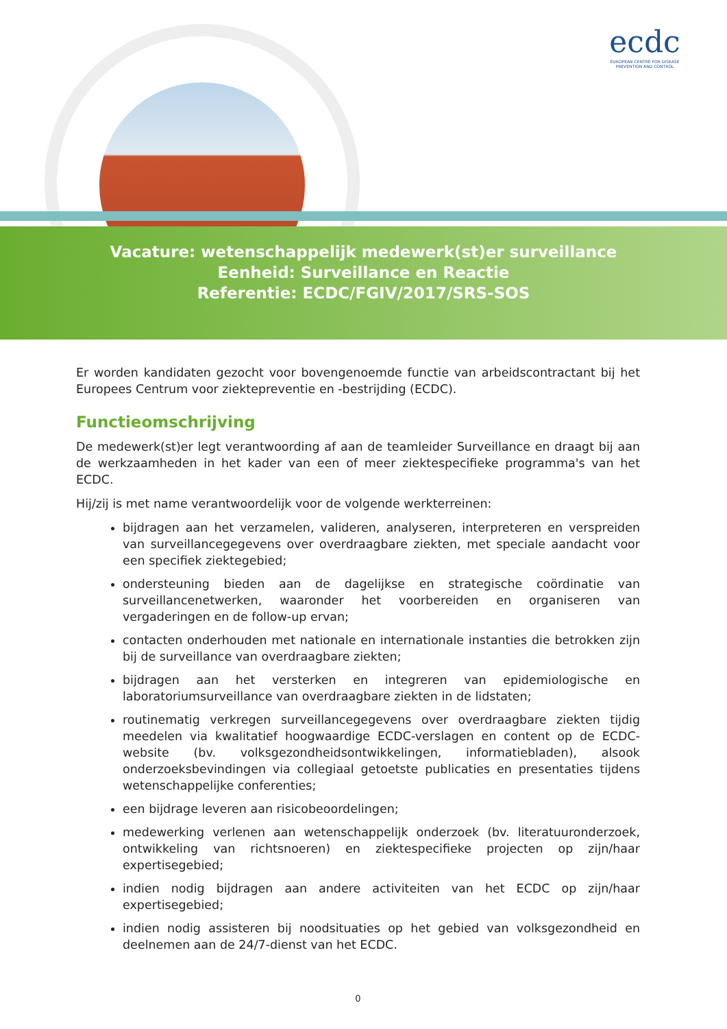ecdc
EUROPEAN CENTRE FOR DISEASE PREVENTION AND CONTROL
Vacature: wetenschappelijk medewerk(st)er surveillance
Eenheid: Surveillance en Reactie
Referentie: ECDC/FGIV/2017/SRS-SOS
Er worden kandidaten gezocht voor bovengenoemde functie van arbeidscontractant bij het Europees Centrum voor ziektepreventie en -bestrijding (ECDC).
Functieomschrijving
De medewerk(st)er legt verantwoording af aan de teamleider Surveillance en draagt bij aan de werkzaamheden in het kader van een of meer ziektespecifieke programma's van het ECDC.
Hij/zij is met name verantwoordelijk voor de volgende werkterreinen:
bijdragen aan het verzamelen, valideren, analyseren, interpreteren en verspreiden van surveillancegegevens over overdraagbare ziekten, met speciale aandacht voor een specifiek ziektegebied;
ondersteuning bieden aan de dagelijkse en strategische coördinatie van surveillancenetwerken, waaronder het voorbereiden en organiseren van vergaderingen en de follow-up ervan;
contacten onderhouden met nationale en internationale instanties die betrokken zijn bij de surveillance van overdraagbare ziekten;
bijdragen aan het versterken en integreren van epidemiologische en laboratoriumsurveillance van overdraagbare ziekten in de lidstaten;
routinematig verkregen surveillancegegevens over overdraagbare ziekten tijdig meedelen via kwalitatief hoogwaardige ECDC-verslagen en content op de ECDC-website (bv. volksgezondheidsontwikkelingen, informatiebladen), alsook onderzoeksbevindingen via collegiaal getoetste publicaties en presentaties tijdens wetenschappelijke conferenties;
een bijdrage leveren aan risicobeoordelingen;
medewerking verlenen aan wetenschappelijk onderzoek (bv. literatuuronderzoek, ontwikkeling van richtsnoeren) en ziektespecifieke projecten op zijn/haar expertisegebied;
indien nodig bijdragen aan andere activiteiten van het ECDC op zijn/haar expertisegebied;
indien nodig assisteren bij noodsituaties op het gebied van volksgezondheid en deelnemen aan de 24/7-dienst van het ECDC.
0